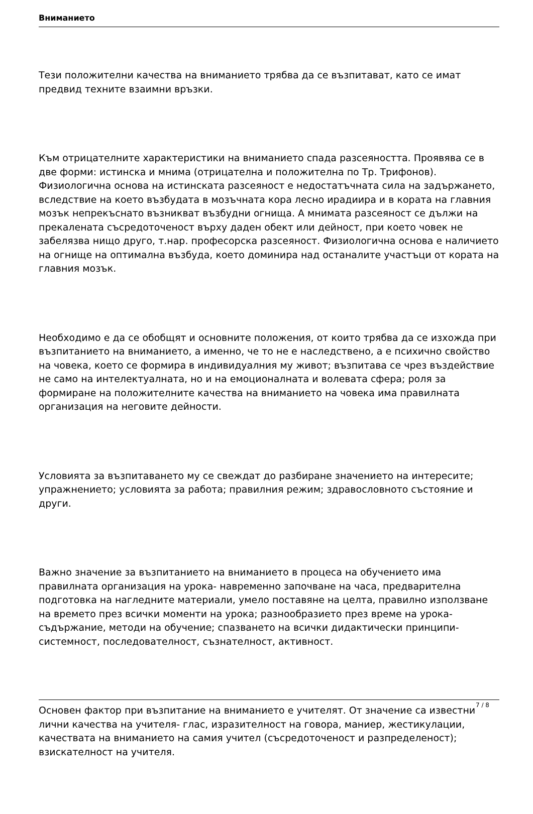Вниманието
Тези положителни качества на вниманието трябва да се възпитават, като се имат предвид техните взаимни връзки.
Към отрицателните характеристики на вниманието спада разсеяността. Проявява се в две форми: истинска и мнима (отрицателна и положителна по Тр. Трифонов). Физиологична основа на истинската разсеяност е недостатъчната сила на задържането, вследствие на което възбудата в мозъчната кора лесно ирадиира и в кората на главния мозък непрекъснато възникват възбудни огнища. А мнимата разсеяност се дължи на прекалената съсредоточеност върху даден обект или дейност, при което човек не забелязва нищо друго, т.нар. професорска разсеяност. Физиологична основа е наличието на огнище на оптимална възбуда, което доминира над останалите участъци от кората на главния мозък.
Необходимо е да се обобщят и основните положения, от които трябва да се изхожда при възпитанието на вниманието, а именно, че то не е наследствено, а е психично свойство на човека, което се формира в индивидуалния му живот; възпитава се чрез въздействие не само на интелектуалната, но и на емоционалната и волевата сфера; роля за формиране на положителните качества на вниманието на човека има правилната организация на неговите дейности.
Условията за възпитаването му се свеждат до разбиране значението на интересите; упражнението; условията за работа; правилния режим; здравословното състояние и други.
Важно значение за възпитанието на вниманието в процеса на обучението има правилната организация на урока- навременно започване на часа, предварителна подготовка на нагледните материали, умело поставяне на целта, правилно използване на времето през всички моменти на урока; разнообразието през време на урока-съдържание, методи на обучение; спазването на всички дидактически принципи-системност, последователност, съзнателност, активност.
Основен фактор при възпитание на вниманието е учителят. От значение са известни лични качества на учителя- глас, изразителност на говора, маниер, жестикулации, качествата на вниманието на самия учител (съсредоточеност и разпределеност); взискателност на учителя.
7 / 8